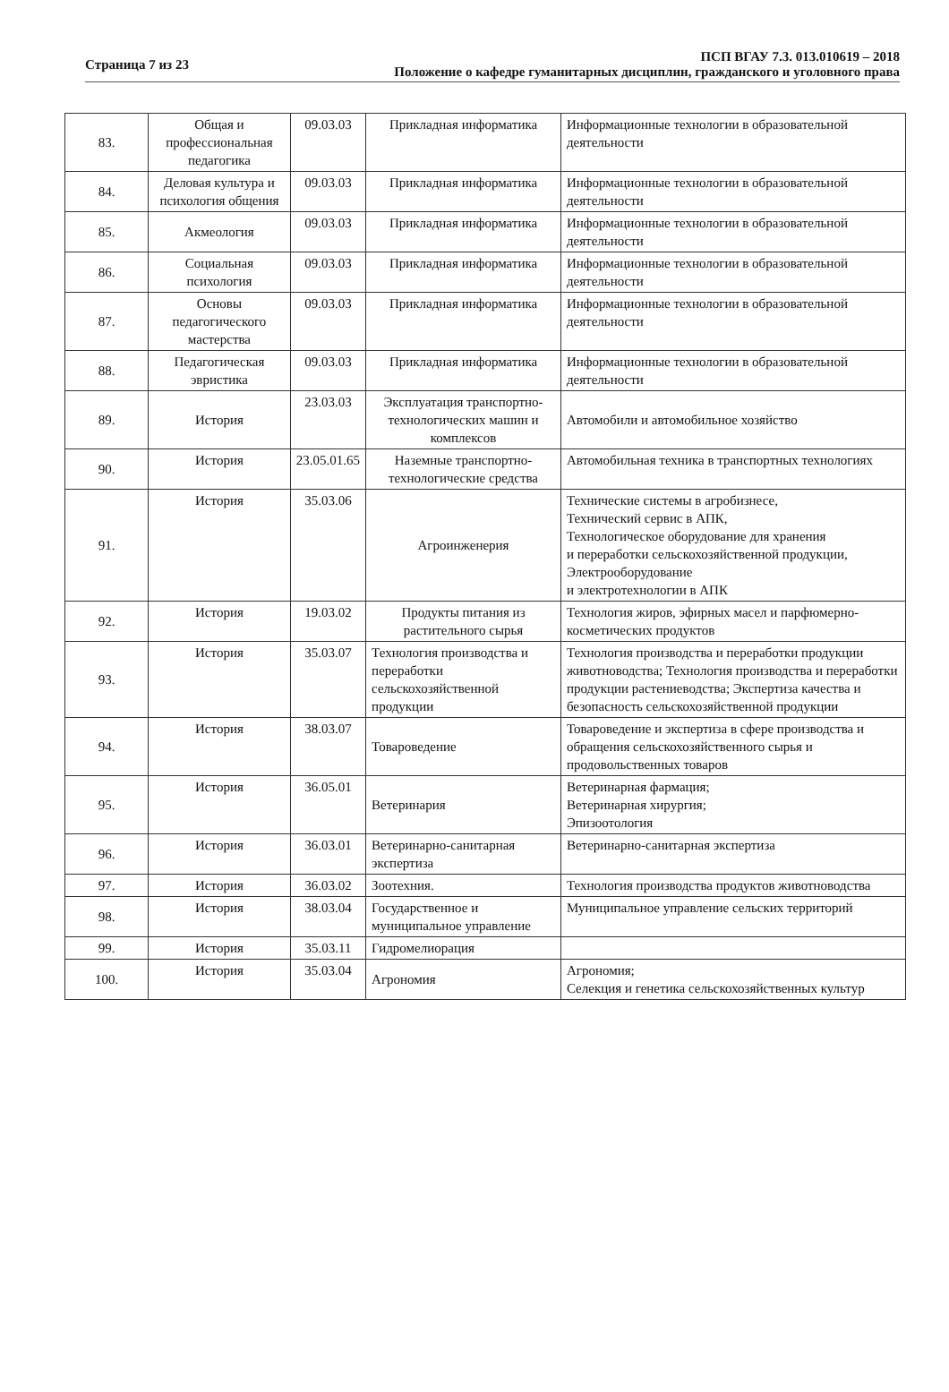Страница 7 из 23 ПСП ВГАУ 7.3. 013.010619 – 2018
Положение о кафедре гуманитарных дисциплин, гражданского и уголовного права
| 83. | Общая и профессиональная педагогика | 09.03.03 | Прикладная информатика | Информационные технологии в образовательной деятельности |
| 84. | Деловая культура и психология общения | 09.03.03 | Прикладная информатика | Информационные технологии в образовательной деятельности |
| 85. | Акмеология | 09.03.03 | Прикладная информатика | Информационные технологии в образовательной деятельности |
| 86. | Социальная психология | 09.03.03 | Прикладная информатика | Информационные технологии в образовательной деятельности |
| 87. | Основы педагогического мастерства | 09.03.03 | Прикладная информатика | Информационные технологии в образовательной деятельности |
| 88. | Педагогическая эвристика | 09.03.03 | Прикладная информатика | Информационные технологии в образовательной деятельности |
| 89. | История | 23.03.03 | Эксплуатация транспортно-технологических машин и комплексов | Автомобили и автомобильное хозяйство |
| 90. | История | 23.05.01.65 | Наземные транспортно-технологические средства | Автомобильная техника в транспортных технологиях |
| 91. | История | 35.03.06 | Агроинженерия | Технические системы в агробизнесе, Технический сервис в АПК, Технологическое оборудование для хранения и переработки сельскохозяйственной продукции, Электрооборудование и электротехнологии в АПК |
| 92. | История | 19.03.02 | Продукты питания из растительного сырья | Технология жиров, эфирных масел и парфюмерно-косметических продуктов |
| 93. | История | 35.03.07 | Технология производства и переработки сельскохозяйственной продукции | Технология производства и переработки продукции животноводства; Технология производства и переработки продукции растениеводства; Экспертиза качества и безопасность сельскохозяйственной продукции |
| 94. | История | 38.03.07 | Товароведение | Товароведение и экспертиза в сфере производства и обращения сельскохозяйственного сырья и продовольственных товаров |
| 95. | История | 36.05.01 | Ветеринария | Ветеринарная фармация; Ветеринарная хирургия; Эпизоотология |
| 96. | История | 36.03.01 | Ветеринарно-санитарная экспертиза | Ветеринарно-санитарная экспертиза |
| 97. | История | 36.03.02 | Зоотехния. | Технология производства продуктов животноводства |
| 98. | История | 38.03.04 | Государственное и муниципальное управление | Муниципальное управление сельских территорий |
| 99. | История | 35.03.11 | Гидромелиорация | |
| 100. | История | 35.03.04 | Агрономия | Агрономия; Селекция и генетика сельскохозяйственных культур |